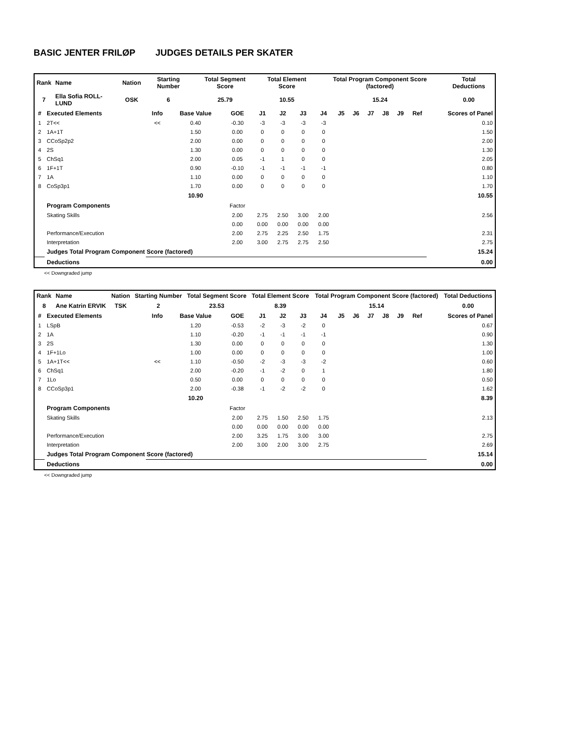BASIC JENTER FRILØP JUDGES DETAILS PER SKATER
| Rank | Name | Nation | Starting Number | Total Segment Score | Total Element Score | Total Program Component Score (factored) | Total Deductions |
| --- | --- | --- | --- | --- | --- | --- | --- |
| 7 | Ella Sofia ROLL-LUND | OSK | 6 | 25.79 | 10.55 | 15.24 | 0.00 |
| # | Executed Elements | Info | Base Value | GOE | J1 | J2 | J3 | J4 | J5 | J6 | J7 | J8 | J9 | Ref | Scores of Panel |
| --- | --- | --- | --- | --- | --- | --- | --- | --- | --- | --- | --- | --- | --- | --- | --- |
| 1 | 2T<< | << | 0.40 | -0.30 | -3 | -3 | -3 | -3 | | | | | | | 0.10 |
| 2 | 1A+1T | | 1.50 | 0.00 | 0 | 0 | 0 | 0 | | | | | | | 1.50 |
| 3 | CCoSp2p2 | | 2.00 | 0.00 | 0 | 0 | 0 | 0 | | | | | | | 2.00 |
| 4 | 2S | | 1.30 | 0.00 | 0 | 0 | 0 | 0 | | | | | | | 1.30 |
| 5 | ChSq1 | | 2.00 | 0.05 | -1 | 1 | 0 | 0 | | | | | | | 2.05 |
| 6 | 1F+1T | | 0.90 | -0.10 | -1 | -1 | -1 | -1 | | | | | | | 0.80 |
| 7 | 1A | | 1.10 | 0.00 | 0 | 0 | 0 | 0 | | | | | | | 1.10 |
| 8 | CoSp3p1 | | 1.70 | 0.00 | 0 | 0 | 0 | 0 | | | | | | | 1.70 |
| | | | 10.90 | | | | | | | | | | | | 10.55 |
| | Program Components | | | Factor | | | | | | | | | | | |
| | Skating Skills | | | 2.00 | 2.75 | 2.50 | 3.00 | 2.00 | | | | | | | 2.56 |
| | | | | 0.00 | 0.00 | 0.00 | 0.00 | 0.00 | | | | | | | |
| | Performance/Execution | | | 2.00 | 2.75 | 2.25 | 2.50 | 1.75 | | | | | | | 2.31 |
| | Interpretation | | | 2.00 | 3.00 | 2.75 | 2.75 | 2.50 | | | | | | | 2.75 |
| | Judges Total Program Component Score (factored) | | | | | | | | | | | | | | 15.24 |
| | Deductions | | | | | | | | | | | | | | 0.00 |
<< Downgraded jump
| Rank | Name | Nation | Starting Number | Total Segment Score | Total Element Score | Total Program Component Score (factored) | Total Deductions |
| --- | --- | --- | --- | --- | --- | --- | --- |
| 8 | Ane Katrin ERVIK | TSK | 2 | 23.53 | 8.39 | 15.14 | 0.00 |
| # | Executed Elements | Info | Base Value | GOE | J1 | J2 | J3 | J4 | J5 | J6 | J7 | J8 | J9 | Ref | Scores of Panel |
| --- | --- | --- | --- | --- | --- | --- | --- | --- | --- | --- | --- | --- | --- | --- | --- |
| 1 | LSpB | | 1.20 | -0.53 | -2 | -3 | -2 | 0 | | | | | | | 0.67 |
| 2 | 1A | | 1.10 | -0.20 | -1 | -1 | -1 | -1 | | | | | | | 0.90 |
| 3 | 2S | | 1.30 | 0.00 | 0 | 0 | 0 | 0 | | | | | | | 1.30 |
| 4 | 1F+1Lo | | 1.00 | 0.00 | 0 | 0 | 0 | 0 | | | | | | | 1.00 |
| 5 | 1A+1T<< | << | 1.10 | -0.50 | -2 | -3 | -3 | -2 | | | | | | | 0.60 |
| 6 | ChSq1 | | 2.00 | -0.20 | -1 | -2 | 0 | 1 | | | | | | | 1.80 |
| 7 | 1Lo | | 0.50 | 0.00 | 0 | 0 | 0 | 0 | | | | | | | 0.50 |
| 8 | CCoSp3p1 | | 2.00 | -0.38 | -1 | -2 | -2 | 0 | | | | | | | 1.62 |
| | | | 10.20 | | | | | | | | | | | | 8.39 |
| | Program Components | | | Factor | | | | | | | | | | | |
| | Skating Skills | | | 2.00 | 2.75 | 1.50 | 2.50 | 1.75 | | | | | | | 2.13 |
| | | | | 0.00 | 0.00 | 0.00 | 0.00 | 0.00 | | | | | | | |
| | Performance/Execution | | | 2.00 | 3.25 | 1.75 | 3.00 | 3.00 | | | | | | | 2.75 |
| | Interpretation | | | 2.00 | 3.00 | 2.00 | 3.00 | 2.75 | | | | | | | 2.69 |
| | Judges Total Program Component Score (factored) | | | | | | | | | | | | | | 15.14 |
| | Deductions | | | | | | | | | | | | | | 0.00 |
<< Downgraded jump